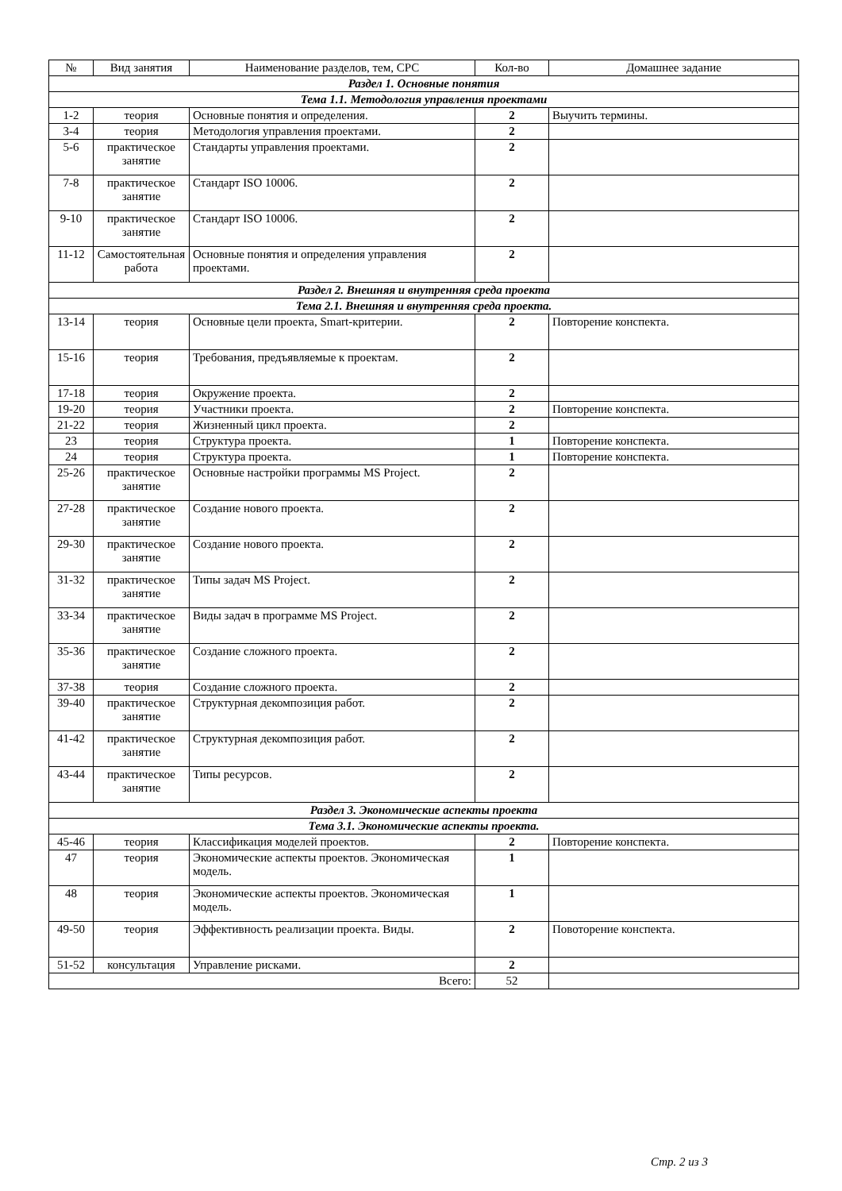| № | Вид занятия | Наименование разделов, тем, СРС | Кол-во | Домашнее задание |
| --- | --- | --- | --- | --- |
| Раздел 1. Основные понятия | | | | |
| Тема 1.1. Методология управления проектами | | | | |
| 1-2 | теория | Основные понятия и определения. | 2 | Выучить термины. |
| 3-4 | теория | Методология управления проектами. | 2 | |
| 5-6 | практическое занятие | Стандарты управления проектами. | 2 | |
| 7-8 | практическое занятие | Стандарт ISO 10006. | 2 | |
| 9-10 | практическое занятие | Стандарт ISO 10006. | 2 | |
| 11-12 | Самостоятельная работа | Основные понятия и определения управления проектами. | 2 | |
| Раздел 2. Внешняя и внутренняя среда проекта | | | | |
| Тема 2.1. Внешняя и внутренняя среда проекта. | | | | |
| 13-14 | теория | Основные цели проекта, Smart-критерии. | 2 | Повторение конспекта. |
| 15-16 | теория | Требования, предъявляемые к проектам. | 2 | |
| 17-18 | теория | Окружение проекта. | 2 | |
| 19-20 | теория | Участники проекта. | 2 | Повторение конспекта. |
| 21-22 | теория | Жизненный цикл проекта. | 2 | |
| 23 | теория | Структура проекта. | 1 | Повторение конспекта. |
| 24 | теория | Структура проекта. | 1 | Повторение конспекта. |
| 25-26 | практическое занятие | Основные настройки программы MS Project. | 2 | |
| 27-28 | практическое занятие | Создание нового проекта. | 2 | |
| 29-30 | практическое занятие | Создание нового проекта. | 2 | |
| 31-32 | практическое занятие | Типы задач MS Project. | 2 | |
| 33-34 | практическое занятие | Виды задач в программе MS Project. | 2 | |
| 35-36 | практическое занятие | Создание сложного проекта. | 2 | |
| 37-38 | теория | Создание сложного проекта. | 2 | |
| 39-40 | практическое занятие | Структурная декомпозиция работ. | 2 | |
| 41-42 | практическое занятие | Структурная декомпозиция работ. | 2 | |
| 43-44 | практическое занятие | Типы ресурсов. | 2 | |
| Раздел 3. Экономические аспекты проекта | | | | |
| Тема 3.1. Экономические аспекты проекта. | | | | |
| 45-46 | теория | Классификация моделей проектов. | 2 | Повторение конспекта. |
| 47 | теория | Экономические аспекты проектов. Экономическая модель. | 1 | |
| 48 | теория | Экономические аспекты проектов. Экономическая модель. | 1 | |
| 49-50 | теория | Эффективность реализации проекта. Виды. | 2 | Повоторение конспекта. |
| 51-52 | консультация | Управление рисками. | 2 | |
| Всего: | | | 52 | |
Стр. 2 из 3